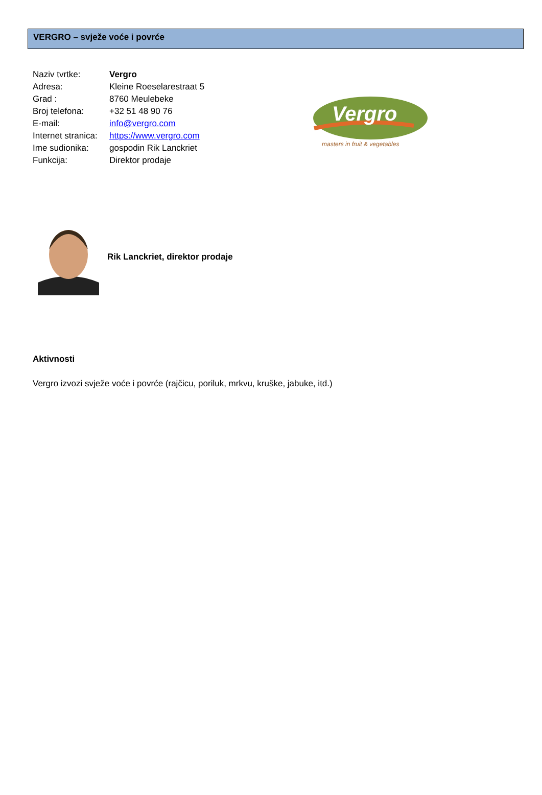VERGRO – svježe voće i povrće
| Naziv tvrtke: | Vergro |
| Adresa: | Kleine Roeselarestraat 5 |
| Grad : | 8760 Meulebeke |
| Broj telefona: | +32 51 48 90 76 |
| E-mail: | info@vergro.com |
| Internet stranica: | https://www.vergro.com |
| Ime sudionika: | gospodin Rik Lanckriet |
| Funkcija: | Direktor prodaje |
Vergro
masters in fruit & vegetables
Rik Lanckriet, direktor prodaje
Aktivnosti
Vergro izvozi svježe voće i povrće (rajčicu, poriluk, mrkvu, kruške, jabuke, itd.)